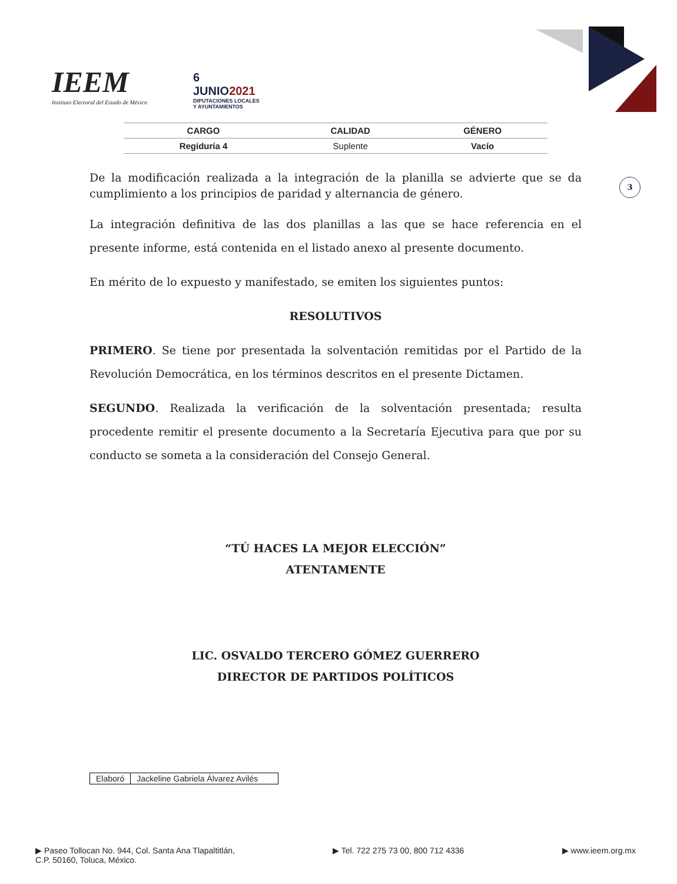IEEM
Instituto Electoral del Estado de México
6
JUNIO2021
DIPUTACIONES LOCALES
Y AYUNTAMIENTOS
| CARGO | CALIDAD | GÉNERO |
| --- | --- | --- |
| Regiduría 4 | Suplente | Vacío |
3
De la modificación realizada a la integración de la planilla se advierte que se da cumplimiento a los principios de paridad y alternancia de género.
La integración definitiva de las dos planillas a las que se hace referencia en el presente informe, está contenida en el listado anexo al presente documento.
En mérito de lo expuesto y manifestado, se emiten los siguientes puntos:
RESOLUTIVOS
PRIMERO. Se tiene por presentada la solventación remitidas por el Partido de la Revolución Democrática, en los términos descritos en el presente Dictamen.
SEGUNDO. Realizada la verificación de la solventación presentada; resulta procedente remitir el presente documento a la Secretaría Ejecutiva para que por su conducto se someta a la consideración del Consejo General.
“TÚ HACES LA MEJOR ELECCIÓN”
ATENTAMENTE
LIC. OSVALDO TERCERO GÓMEZ GUERRERO
DIRECTOR DE PARTIDOS POLÍTICOS
| Elaboró | Jackeline Gabriela Álvarez Avilés |
▶ Paseo Tollocan No. 944, Col. Santa Ana Tlapaltitlán,
C.P. 50160, Toluca, México.
▶ Tel. 722 275 73 00, 800 712 4336
▶ www.ieem.org.mx